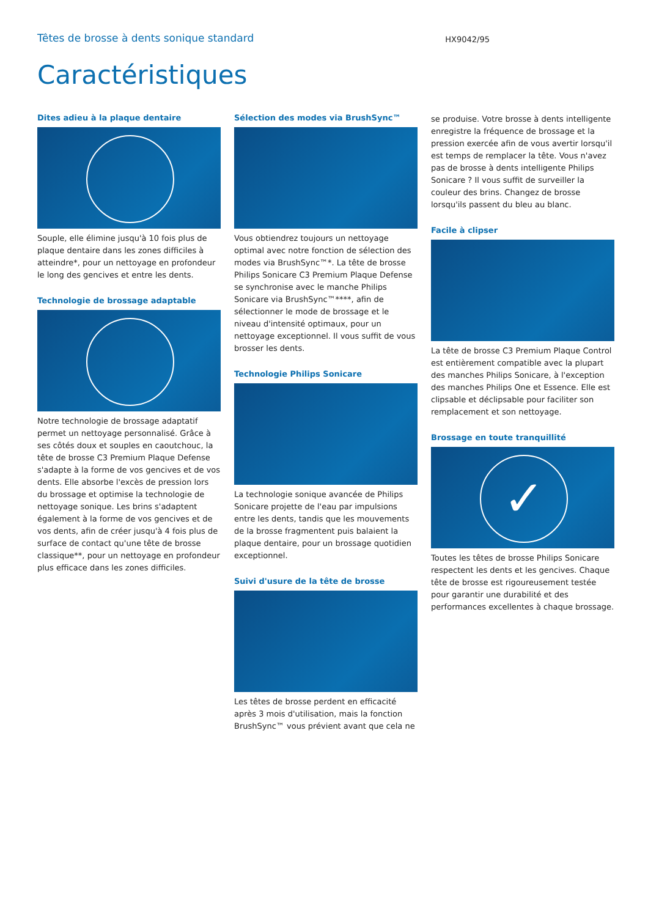Têtes de brosse à dents sonique standard HX9042/95
Caractéristiques
Dites adieu à la plaque dentaire
Souple, elle élimine jusqu'à 10 fois plus de plaque dentaire dans les zones difficiles à atteindre*, pour un nettoyage en profondeur le long des gencives et entre les dents.
Technologie de brossage adaptable
Notre technologie de brossage adaptatif permet un nettoyage personnalisé. Grâce à ses côtés doux et souples en caoutchouc, la tête de brosse C3 Premium Plaque Defense s'adapte à la forme de vos gencives et de vos dents. Elle absorbe l'excès de pression lors du brossage et optimise la technologie de nettoyage sonique. Les brins s'adaptent également à la forme de vos gencives et de vos dents, afin de créer jusqu'à 4 fois plus de surface de contact qu'une tête de brosse classique**, pour un nettoyage en profondeur plus efficace dans les zones difficiles.
Sélection des modes via BrushSync™
Vous obtiendrez toujours un nettoyage optimal avec notre fonction de sélection des modes via BrushSync™*. La tête de brosse Philips Sonicare C3 Premium Plaque Defense se synchronise avec le manche Philips Sonicare via BrushSync™****, afin de sélectionner le mode de brossage et le niveau d'intensité optimaux, pour un nettoyage exceptionnel. Il vous suffit de vous brosser les dents.
Technologie Philips Sonicare
La technologie sonique avancée de Philips Sonicare projette de l'eau par impulsions entre les dents, tandis que les mouvements de la brosse fragmentent puis balaient la plaque dentaire, pour un brossage quotidien exceptionnel.
Suivi d'usure de la tête de brosse
Les têtes de brosse perdent en efficacité après 3 mois d'utilisation, mais la fonction BrushSync™ vous prévient avant que cela ne
se produise. Votre brosse à dents intelligente enregistre la fréquence de brossage et la pression exercée afin de vous avertir lorsqu'il est temps de remplacer la tête. Vous n'avez pas de brosse à dents intelligente Philips Sonicare ? Il vous suffit de surveiller la couleur des brins. Changez de brosse lorsqu'ils passent du bleu au blanc.
Facile à clipser
La tête de brosse C3 Premium Plaque Control est entièrement compatible avec la plupart des manches Philips Sonicare, à l'exception des manches Philips One et Essence. Elle est clipsable et déclipsable pour faciliter son remplacement et son nettoyage.
Brossage en toute tranquillité
✓
Toutes les têtes de brosse Philips Sonicare respectent les dents et les gencives. Chaque tête de brosse est rigoureusement testée pour garantir une durabilité et des performances excellentes à chaque brossage.